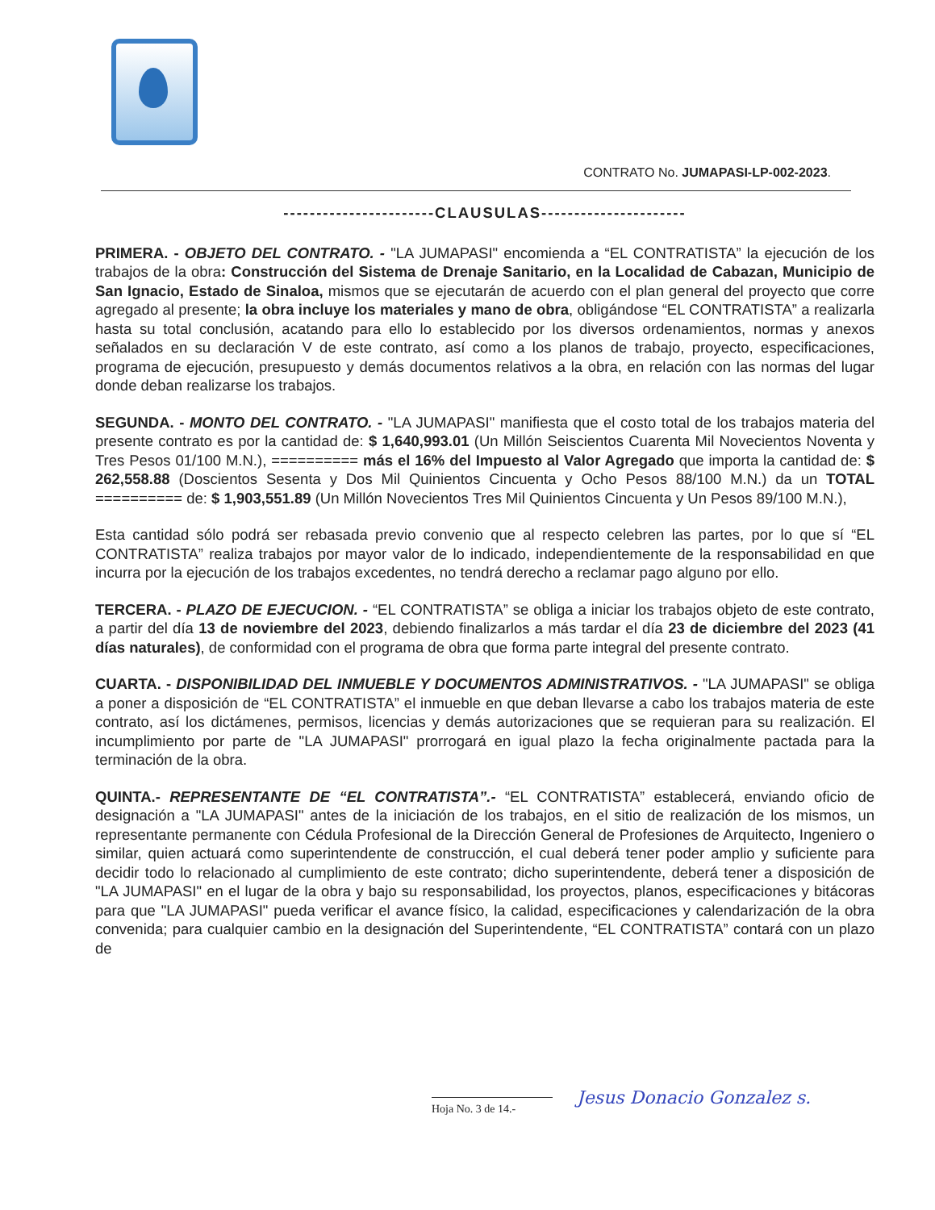CONTRATO No. JUMAPASI-LP-002-2023.
-----------------------CLAUSULAS----------------------
PRIMERA. - OBJETO DEL CONTRATO. - "LA JUMAPASI" encomienda a “EL CONTRATISTA” la ejecución de los trabajos de la obra: Construcción del Sistema de Drenaje Sanitario, en la Localidad de Cabazan, Municipio de San Ignacio, Estado de Sinaloa, mismos que se ejecutarán de acuerdo con el plan general del proyecto que corre agregado al presente; la obra incluye los materiales y mano de obra, obligándose “EL CONTRATISTA” a realizarla hasta su total conclusión, acatando para ello lo establecido por los diversos ordenamientos, normas y anexos señalados en su declaración V de este contrato, así como a los planos de trabajo, proyecto, especificaciones, programa de ejecución, presupuesto y demás documentos relativos a la obra, en relación con las normas del lugar donde deban realizarse los trabajos.
SEGUNDA. - MONTO DEL CONTRATO. - "LA JUMAPASI" manifiesta que el costo total de los trabajos materia del presente contrato es por la cantidad de: $ 1,640,993.01 (Un Millón Seiscientos Cuarenta Mil Novecientos Noventa y Tres Pesos 01/100 M.N.), ========== más el 16% del Impuesto al Valor Agregado que importa la cantidad de: $ 262,558.88 (Doscientos Sesenta y Dos Mil Quinientos Cincuenta y Ocho Pesos 88/100 M.N.) da un TOTAL ========== de: $ 1,903,551.89 (Un Millón Novecientos Tres Mil Quinientos Cincuenta y Un Pesos 89/100 M.N.),
Esta cantidad sólo podrá ser rebasada previo convenio que al respecto celebren las partes, por lo que sí “EL CONTRATISTA” realiza trabajos por mayor valor de lo indicado, independientemente de la responsabilidad en que incurra por la ejecución de los trabajos excedentes, no tendrá derecho a reclamar pago alguno por ello.
TERCERA. - PLAZO DE EJECUCION. - “EL CONTRATISTA” se obliga a iniciar los trabajos objeto de este contrato, a partir del día 13 de noviembre del 2023, debiendo finalizarlos a más tardar el día 23 de diciembre del 2023 (41 días naturales), de conformidad con el programa de obra que forma parte integral del presente contrato.
CUARTA. - DISPONIBILIDAD DEL INMUEBLE Y DOCUMENTOS ADMINISTRATIVOS. - "LA JUMAPASI" se obliga a poner a disposición de “EL CONTRATISTA” el inmueble en que deban llevarse a cabo los trabajos materia de este contrato, así los dictámenes, permisos, licencias y demás autorizaciones que se requieran para su realización. El incumplimiento por parte de "LA JUMAPASI" prorrogará en igual plazo la fecha originalmente pactada para la terminación de la obra.
QUINTA.- REPRESENTANTE DE “EL CONTRATISTA”.- “EL CONTRATISTA” establecerá, enviando oficio de designación a "LA JUMAPASI" antes de la iniciación de los trabajos, en el sitio de realización de los mismos, un representante permanente con Cédula Profesional de la Dirección General de Profesiones de Arquitecto, Ingeniero o similar, quien actuará como superintendente de construcción, el cual deberá tener poder amplio y suficiente para decidir todo lo relacionado al cumplimiento de este contrato; dicho superintendente, deberá tener a disposición de "LA JUMAPASI" en el lugar de la obra y bajo su responsabilidad, los proyectos, planos, especificaciones y bitácoras para que "LA JUMAPASI" pueda verificar el avance físico, la calidad, especificaciones y calendarización de la obra convenida; para cualquier cambio en la designación del Superintendente, “EL CONTRATISTA” contará con un plazo de
Hoja No. 3 de 14.-
Jesus Donacio Gonzalez s.